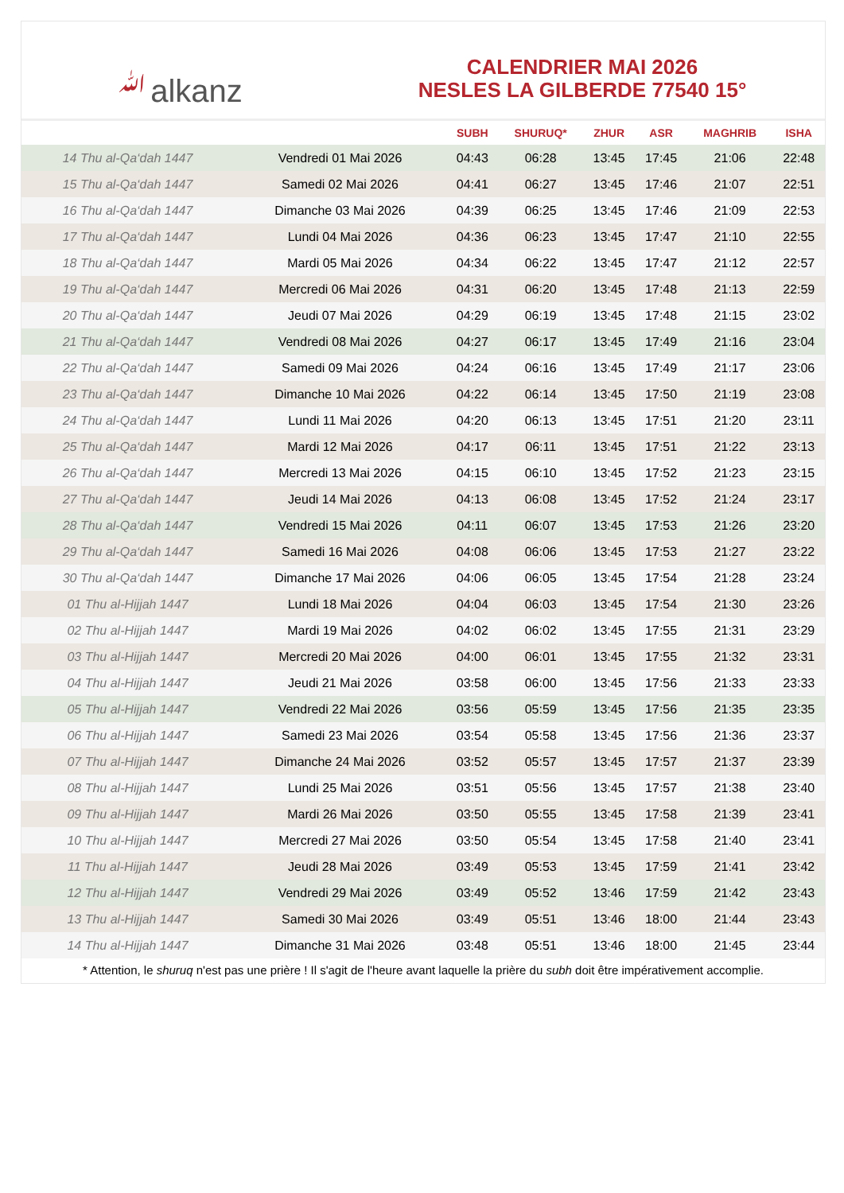ﷲalkanz
CALENDRIER MAI 2026
NESLES LA GILBERDE 77540 15°
| | | SUBH | SHURUQ* | ZHUR | ASR | MAGHRIB | ISHA |
| --- | --- | --- | --- | --- | --- | --- | --- |
| 14 Thu al-Qa‘dah 1447 | Vendredi 01 Mai 2026 | 04:43 | 06:28 | 13:45 | 17:45 | 21:06 | 22:48 |
| 15 Thu al-Qa‘dah 1447 | Samedi 02 Mai 2026 | 04:41 | 06:27 | 13:45 | 17:46 | 21:07 | 22:51 |
| 16 Thu al-Qa‘dah 1447 | Dimanche 03 Mai 2026 | 04:39 | 06:25 | 13:45 | 17:46 | 21:09 | 22:53 |
| 17 Thu al-Qa‘dah 1447 | Lundi 04 Mai 2026 | 04:36 | 06:23 | 13:45 | 17:47 | 21:10 | 22:55 |
| 18 Thu al-Qa‘dah 1447 | Mardi 05 Mai 2026 | 04:34 | 06:22 | 13:45 | 17:47 | 21:12 | 22:57 |
| 19 Thu al-Qa‘dah 1447 | Mercredi 06 Mai 2026 | 04:31 | 06:20 | 13:45 | 17:48 | 21:13 | 22:59 |
| 20 Thu al-Qa‘dah 1447 | Jeudi 07 Mai 2026 | 04:29 | 06:19 | 13:45 | 17:48 | 21:15 | 23:02 |
| 21 Thu al-Qa‘dah 1447 | Vendredi 08 Mai 2026 | 04:27 | 06:17 | 13:45 | 17:49 | 21:16 | 23:04 |
| 22 Thu al-Qa‘dah 1447 | Samedi 09 Mai 2026 | 04:24 | 06:16 | 13:45 | 17:49 | 21:17 | 23:06 |
| 23 Thu al-Qa‘dah 1447 | Dimanche 10 Mai 2026 | 04:22 | 06:14 | 13:45 | 17:50 | 21:19 | 23:08 |
| 24 Thu al-Qa‘dah 1447 | Lundi 11 Mai 2026 | 04:20 | 06:13 | 13:45 | 17:51 | 21:20 | 23:11 |
| 25 Thu al-Qa‘dah 1447 | Mardi 12 Mai 2026 | 04:17 | 06:11 | 13:45 | 17:51 | 21:22 | 23:13 |
| 26 Thu al-Qa‘dah 1447 | Mercredi 13 Mai 2026 | 04:15 | 06:10 | 13:45 | 17:52 | 21:23 | 23:15 |
| 27 Thu al-Qa‘dah 1447 | Jeudi 14 Mai 2026 | 04:13 | 06:08 | 13:45 | 17:52 | 21:24 | 23:17 |
| 28 Thu al-Qa‘dah 1447 | Vendredi 15 Mai 2026 | 04:11 | 06:07 | 13:45 | 17:53 | 21:26 | 23:20 |
| 29 Thu al-Qa‘dah 1447 | Samedi 16 Mai 2026 | 04:08 | 06:06 | 13:45 | 17:53 | 21:27 | 23:22 |
| 30 Thu al-Qa‘dah 1447 | Dimanche 17 Mai 2026 | 04:06 | 06:05 | 13:45 | 17:54 | 21:28 | 23:24 |
| 01 Thu al-Hijjah 1447 | Lundi 18 Mai 2026 | 04:04 | 06:03 | 13:45 | 17:54 | 21:30 | 23:26 |
| 02 Thu al-Hijjah 1447 | Mardi 19 Mai 2026 | 04:02 | 06:02 | 13:45 | 17:55 | 21:31 | 23:29 |
| 03 Thu al-Hijjah 1447 | Mercredi 20 Mai 2026 | 04:00 | 06:01 | 13:45 | 17:55 | 21:32 | 23:31 |
| 04 Thu al-Hijjah 1447 | Jeudi 21 Mai 2026 | 03:58 | 06:00 | 13:45 | 17:56 | 21:33 | 23:33 |
| 05 Thu al-Hijjah 1447 | Vendredi 22 Mai 2026 | 03:56 | 05:59 | 13:45 | 17:56 | 21:35 | 23:35 |
| 06 Thu al-Hijjah 1447 | Samedi 23 Mai 2026 | 03:54 | 05:58 | 13:45 | 17:56 | 21:36 | 23:37 |
| 07 Thu al-Hijjah 1447 | Dimanche 24 Mai 2026 | 03:52 | 05:57 | 13:45 | 17:57 | 21:37 | 23:39 |
| 08 Thu al-Hijjah 1447 | Lundi 25 Mai 2026 | 03:51 | 05:56 | 13:45 | 17:57 | 21:38 | 23:40 |
| 09 Thu al-Hijjah 1447 | Mardi 26 Mai 2026 | 03:50 | 05:55 | 13:45 | 17:58 | 21:39 | 23:41 |
| 10 Thu al-Hijjah 1447 | Mercredi 27 Mai 2026 | 03:50 | 05:54 | 13:45 | 17:58 | 21:40 | 23:41 |
| 11 Thu al-Hijjah 1447 | Jeudi 28 Mai 2026 | 03:49 | 05:53 | 13:45 | 17:59 | 21:41 | 23:42 |
| 12 Thu al-Hijjah 1447 | Vendredi 29 Mai 2026 | 03:49 | 05:52 | 13:46 | 17:59 | 21:42 | 23:43 |
| 13 Thu al-Hijjah 1447 | Samedi 30 Mai 2026 | 03:49 | 05:51 | 13:46 | 18:00 | 21:44 | 23:43 |
| 14 Thu al-Hijjah 1447 | Dimanche 31 Mai 2026 | 03:48 | 05:51 | 13:46 | 18:00 | 21:45 | 23:44 |
* Attention, le shuruq n'est pas une prière ! Il s'agit de l'heure avant laquelle la prière du subh doit être impérativement accomplie.